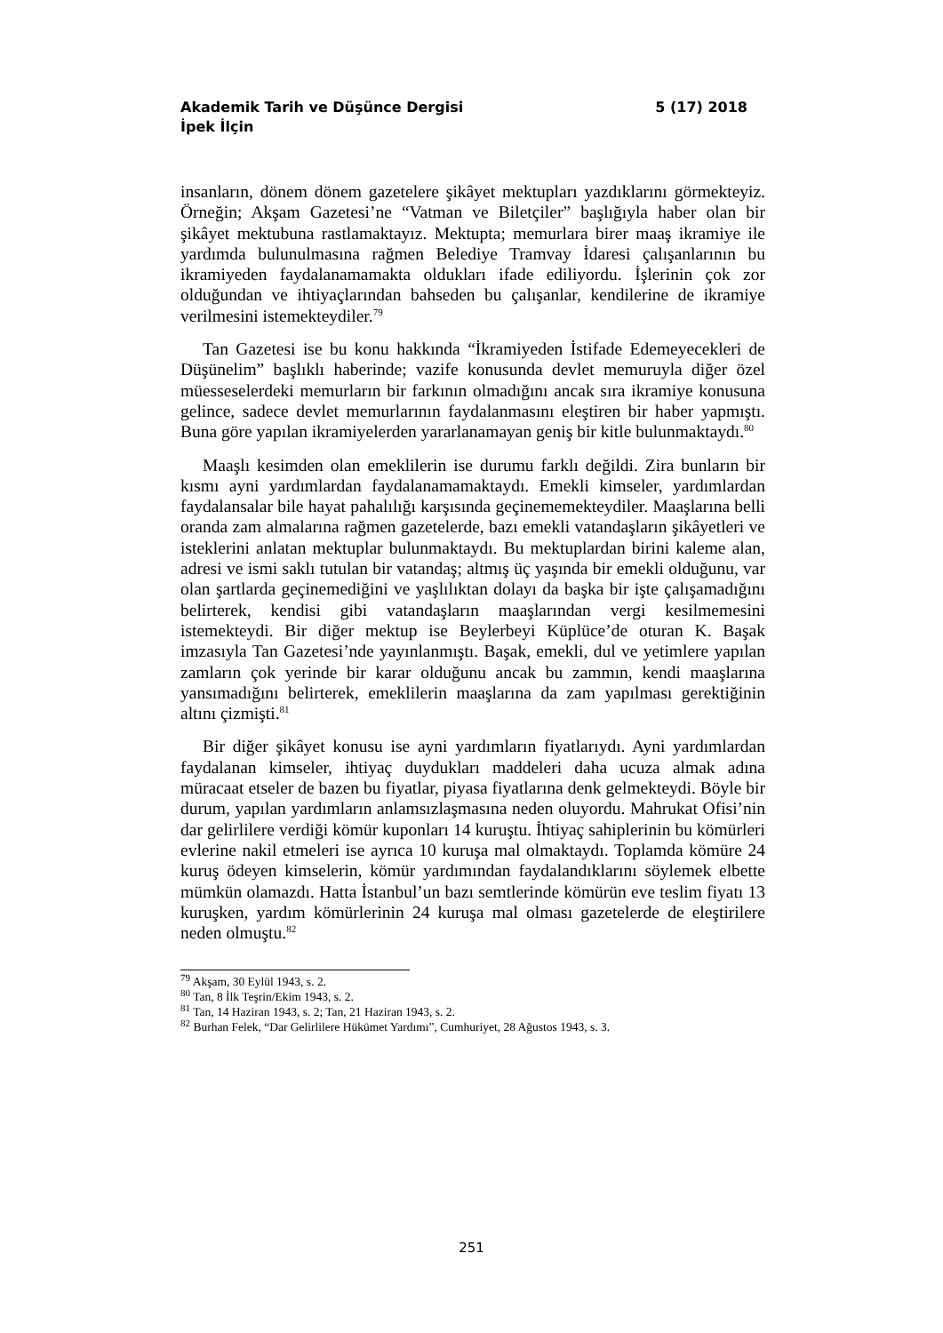Akademik Tarih ve Düşünce Dergisi 5 (17) 2018
İpek İlçin
insanların, dönem dönem gazetelere şikâyet mektupları yazdıklarını görmekteyiz. Örneğin; Akşam Gazetesi’ne “Vatman ve Biletçiler” başlığıyla haber olan bir şikâyet mektubuna rastlamaktayız. Mektupta; memurlara birer maaş ikramiye ile yardımda bulunulmasına rağmen Belediye Tramvay İdaresi çalışanlarının bu ikramiyeden faydalanamamakta oldukları ifade ediliyordu. İşlerinin çok zor olduğundan ve ihtiyaçlarından bahseden bu çalışanlar, kendilerine de ikramiye verilmesini istemekteydiler.<sup>79</sup>
Tan Gazetesi ise bu konu hakkında “İkramiyeden İstifade Edemeyecekleri de Düşünelim” başlıklı haberinde; vazife konusunda devlet memuruyla diğer özel müesseselerdeki memurların bir farkının olmadığını ancak sıra ikramiye konusuna gelince, sadece devlet memurlarının faydalanmasını eleştiren bir haber yapmıştı. Buna göre yapılan ikramiyelerden yararlanamayan geniş bir kitle bulunmaktaydı.<sup>80</sup>
Maaşlı kesimden olan emeklilerin ise durumu farklı değildi. Zira bunların bir kısmı ayni yardımlardan faydalanamamaktaydı. Emekli kimseler, yardımlardan faydalansalar bile hayat pahalılığı karşısında geçinememekteydiler. Maaşlarına belli oranda zam almalarına rağmen gazetelerde, bazı emekli vatandaşların şikâyetleri ve isteklerini anlatan mektuplar bulunmaktaydı. Bu mektuplardan birini kaleme alan, adresi ve ismi saklı tutulan bir vatandaş; altmış üç yaşında bir emekli olduğunu, var olan şartlarda geçinemediğini ve yaşlılıktan dolayı da başka bir işte çalışamadığını belirterek, kendisi gibi vatandaşların maaşlarından vergi kesilmemesini istemekteydi. Bir diğer mektup ise Beylerbeyi Küplüce’de oturan K. Başak imzasıyla Tan Gazetesi’nde yayınlanmıştı. Başak, emekli, dul ve yetimlere yapılan zamların çok yerinde bir karar olduğunu ancak bu zammın, kendi maaşlarına yansımadığını belirterek, emeklilerin maaşlarına da zam yapılması gerektiğinin altını çizmişti.<sup>81</sup>
Bir diğer şikâyet konusu ise ayni yardımların fiyatlarıydı. Ayni yardımlardan faydalanan kimseler, ihtiyaç duydukları maddeleri daha ucuza almak adına müracaat etseler de bazen bu fiyatlar, piyasa fiyatlarına denk gelmekteydi. Böyle bir durum, yapılan yardımların anlamsızlaşmasına neden oluyordu. Mahrukat Ofisi’nin dar gelirlilere verdiği kömür kuponları 14 kuruştu. İhtiyaç sahiplerinin bu kömürleri evlerine nakil etmeleri ise ayrıca 10 kuruşa mal olmaktaydı. Toplamda kömüre 24 kuruş ödeyen kimselerin, kömür yardımından faydalandıklarını söylemek elbette mümkün olamazdı. Hatta İstanbul’un bazı semtlerinde kömürün eve teslim fiyatı 13 kuruşken, yardım kömürlerinin 24 kuruşa mal olması gazetelerde de eleştirilere neden olmuştu.<sup>82</sup>
<sup>79</sup> Akşam, 30 Eylül 1943, s. 2.
<sup>80</sup> Tan, 8 İlk Teşrin/Ekim 1943, s. 2.
<sup>81</sup> Tan, 14 Haziran 1943, s. 2; Tan, 21 Haziran 1943, s. 2.
<sup>82</sup> Burhan Felek, “Dar Gelirlilere Hükümet Yardımı”, Cumhuriyet, 28 Ağustos 1943, s. 3.
251